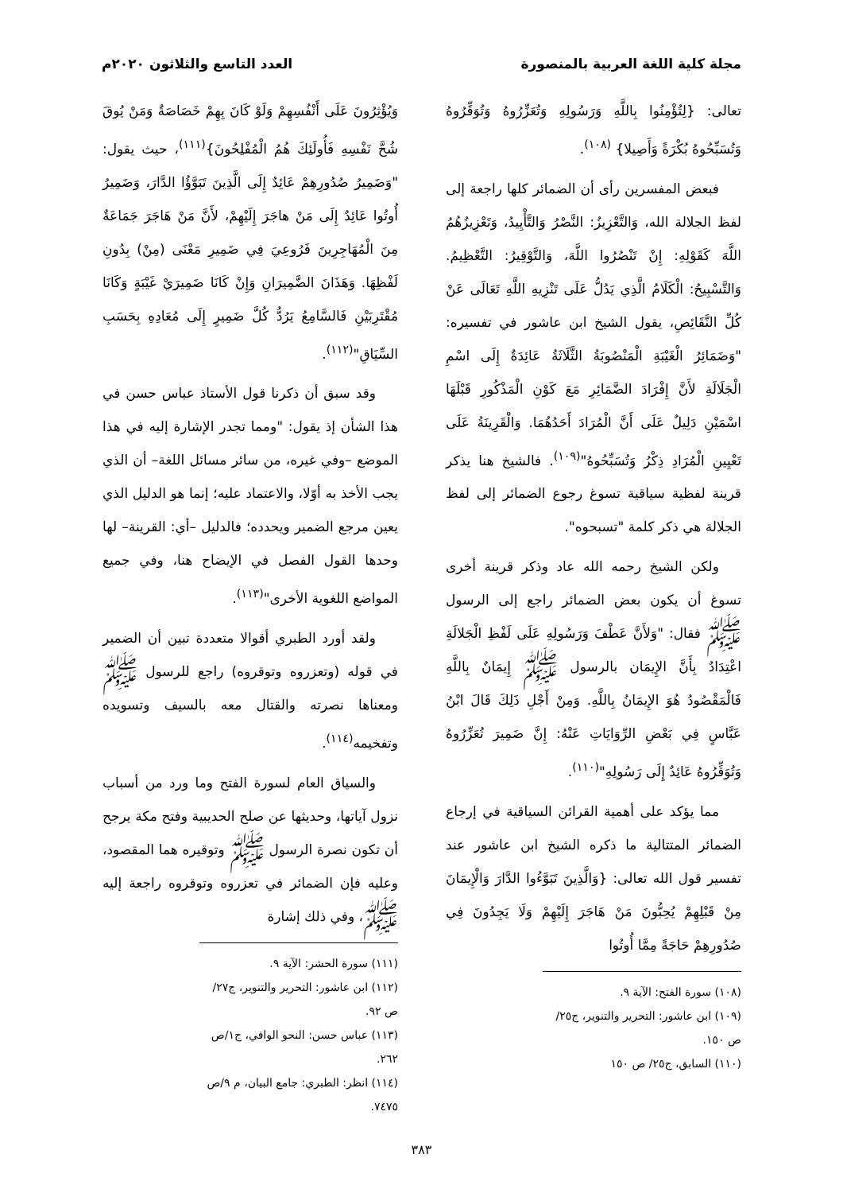مجلة كلية اللغة العربية بالمنصورة العدد التاسع والثلاثون ٢٠٢٠م
تعالى: {لِتُؤْمِنُوا بِاللَّهِ وَرَسُولِهِ وَتُعَزِّرُوهُ وَتُوَقِّرُوهُ وَتُسَبِّحُوهُ بُكْرَةً وَأَصِيلا} <sup>(١٠٨)</sup>.
فبعض المفسرين رأى أن الضمائر كلها راجعة إلى لفظ الجلالة الله، وَالتَّعْزِيزُ: النَّصْرُ وَالتَّأْيِيدُ، وَتَعْزِيزُهُمُ اللَّهَ كَقَوْلِهِ: إِنْ تَنْصُرُوا اللَّهَ، وَالتَّوْقِيرُ: التَّعْظِيمُ. وَالتَّسْبِيحُ: الْكَلَامُ الَّذِي يَدُلُّ عَلَى تَنْزِيهِ اللَّهِ تَعَالَى عَنْ كُلِّ النَّقَائِصِ، يقول الشيخ ابن عاشور في تفسيره: "وَضَمَائِرُ الْغَيْبَةِ الْمَنْصُوبَةُ الثَّلَاثَةُ عَائِدَةٌ إِلَى اسْمِ الْجَلَالَةِ لأَنَّ إِفْرَادَ الضَّمَائِرِ مَعَ كَوْنِ الْمَذْكُورِ قَبْلَهَا اسْمَيْنِ دَلِيلٌ عَلَى أَنَّ الْمُرَادَ أَحَدُهُمَا. وَالْقَرِينَةُ عَلَى تَعْيِينِ الْمُرَادِ ذِكْرُ وَتُسَبِّحُوهُ"<sup>(١٠٩)</sup>. فالشيخ هنا يذكر قرينة لفظية سياقية تسوغ رجوع الضمائر إلى لفظ الجلالة هي ذكر كلمة "تسبحوه".
ولكن الشيخ رحمه الله عاد وذكر قرينة أخرى تسوغ أن يكون بعض الضمائر راجع إلى الرسول ﷺ فقال: "وَلأَنَّ عَطْفَ وَرَسُولِهِ عَلَى لَفْظِ الْجَلالَةِ اعْتِدَادٌ بِأَنَّ الإِيمَان بالرسول ﷺ إِيمَانٌ بِاللَّهِ فَالْمَقْصُودُ هُوَ الإِيمَانُ بِاللَّهِ. وَمِنْ أَجْلِ ذَلِكَ قَالَ ابْنُ عَبَّاسٍ فِي بَعْضِ الرِّوَايَاتِ عَنْهُ: إِنَّ ضَمِيرَ تُعَزِّرُوهُ وَتُوَقِّرُوهُ عَائِدٌ إِلَى رَسُولِهِ"<sup>(١١٠)</sup>.
مما يؤكد على أهمية القرائن السياقية في إرجاع الضمائر المتتالية ما ذكره الشيخ ابن عاشور عند تفسير قول الله تعالى: {وَالَّذِينَ تَبَوَّءُوا الدَّارَ وَالْإِيمَانَ مِنْ قَبْلِهِمْ يُحِبُّونَ مَنْ هَاجَرَ إِلَيْهِمْ وَلَا يَجِدُونَ فِي صُدُورِهِمْ حَاجَةً مِمَّا أُوتُوا
(١٠٨) سورة الفتح: الآية ٩.
(١٠٩) ابن عاشور: التحرير والتنوير، ج٢٥/ ص ١٥٠.
(١١٠) السابق، ج٢٥/ ص ١٥٠
وَيُؤْثِرُونَ عَلَى أَنْفُسِهِمْ وَلَوْ كَانَ بِهِمْ خَصَاصَةٌ وَمَنْ يُوقَ شُحَّ نَفْسِهِ فَأُولَئِكَ هُمُ الْمُفْلِحُونَ}<sup>(١١١)</sup>، حيث يقول: "وَضَمِيرُ صُدُورِهِمْ عَائِدٌ إِلَى الَّذِينَ تَبَوَّؤُا الدَّارَ، وَضَمِيرُ أُوتُوا عَائِدٌ إِلَى مَنْ هاجَرَ إِلَيْهِمْ، لأَنَّ مَنْ هَاجَرَ جَمَاعَةٌ مِنَ الْمُهَاجِرِينَ فَرُوعِيَ فِي ضَمِيرِ مَعْنَى (مِنْ) بِدُونِ لَفْظِهَا. وَهَذَانَ الضَّمِيرَانِ وَإِنْ كَانَا ضَمِيرَيْ غَيْبَةٍ وَكَانَا مُقْتَرِبَيْنِ فَالسَّامِعُ يَرُدُّ كُلَّ ضَمِيرٍ إِلَى مُعَادِهِ بِحَسَبِ السِّيَاقِ"<sup>(١١٢)</sup>.
وقد سبق أن ذكرنا قول الأستاذ عباس حسن في هذا الشأن إذ يقول: "ومما تجدر الإشارة إليه في هذا الموضع –وفي غيره، من سائر مسائل اللغة– أن الذي يجب الأخذ به أوّلا، والاعتماد عليه؛ إنما هو الدليل الذي يعين مرجع الضمير ويحدده؛ فالدليل –أي: القرينة– لها وحدها القول الفصل في الإيضاح هنا، وفي جميع المواضع اللغوية الأخرى"<sup>(١١٣)</sup>.
ولقد أورد الطبري أقوالا متعددة تبين أن الضمير في قوله (وتعزروه وتوقروه) راجع للرسول ﷺ ومعناها نصرته والقتال معه بالسيف وتسويده وتفخيمه<sup>(١١٤)</sup>.
والسياق العام لسورة الفتح وما ورد من أسباب نزول آياتها، وحديثها عن صلح الحديبية وفتح مكة يرجح أن تكون نصرة الرسول ﷺ وتوقيره هما المقصود، وعليه فإن الضمائر في تعزروه وتوقروه راجعة إليه ﷺ، وفي ذلك إشارة
(١١١) سورة الحشر: الآية ٩.
(١١٢) ابن عاشور: التحرير والتنوير، ج٢٧/ ص ٩٢.
(١١٣) عباس حسن: النحو الوافي، ج١/ص ٢٦٢.
(١١٤) انظر: الطبري: جامع البيان، م ٩/ص ٧٤٧٥.
٣٨٣